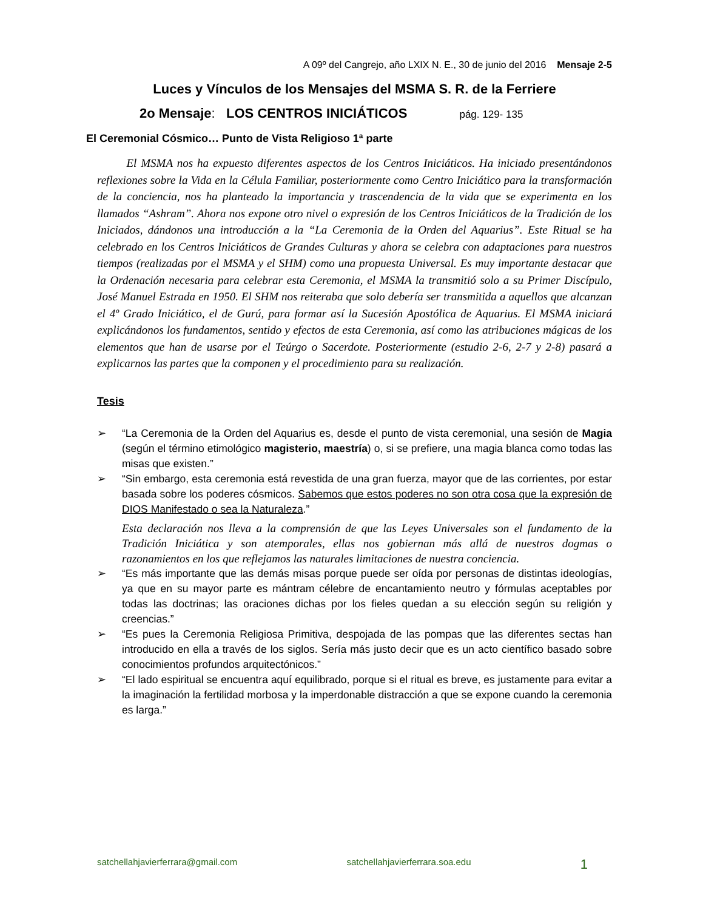A 09º del Cangrejo, año LXIX N. E., 30 de junio del 2016 Mensaje 2-5
Luces y Vínculos de los Mensajes del MSMA S. R. de la Ferriere
2o Mensaje: LOS CENTROS INICIÁTICOS pág. 129- 135
El Ceremonial Cósmico… Punto de Vista Religioso 1ª parte
El MSMA nos ha expuesto diferentes aspectos de los Centros Iniciáticos. Ha iniciado presentándonos reflexiones sobre la Vida en la Célula Familiar, posteriormente como Centro Iniciático para la transformación de la conciencia, nos ha planteado la importancia y trascendencia de la vida que se experimenta en los llamados “Ashram”. Ahora nos expone otro nivel o expresión de los Centros Iniciáticos de la Tradición de los Iniciados, dándonos una introducción a la “La Ceremonia de la Orden del Aquarius”. Este Ritual se ha celebrado en los Centros Iniciáticos de Grandes Culturas y ahora se celebra con adaptaciones para nuestros tiempos (realizadas por el MSMA y el SHM) como una propuesta Universal. Es muy importante destacar que la Ordenación necesaria para celebrar esta Ceremonia, el MSMA la transmitió solo a su Primer Discípulo, José Manuel Estrada en 1950. El SHM nos reiteraba que solo debería ser transmitida a aquellos que alcanzan el 4º Grado Iniciático, el de Gurú, para formar así la Sucesión Apostólica de Aquarius. El MSMA iniciará explicándonos los fundamentos, sentido y efectos de esta Ceremonia, así como las atribuciones mágicas de los elementos que han de usarse por el Teúrgo o Sacerdote. Posteriormente (estudio 2-6, 2-7 y 2-8) pasará a explicarnos las partes que la componen y el procedimiento para su realización.
Tesis
➢ “La Ceremonia de la Orden del Aquarius es, desde el punto de vista ceremonial, una sesión de Magia (según el término etimológico magisterio, maestría) o, si se prefiere, una magia blanca como todas las misas que existen.”
➢ “Sin embargo, esta ceremonia está revestida de una gran fuerza, mayor que de las corrientes, por estar basada sobre los poderes cósmicos. Sabemos que estos poderes no son otra cosa que la expresión de DIOS Manifestado o sea la Naturaleza.”
Esta declaración nos lleva a la comprensión de que las Leyes Universales son el fundamento de la Tradición Iniciática y son atemporales, ellas nos gobiernan más allá de nuestros dogmas o razonamientos en los que reflejamos las naturales limitaciones de nuestra conciencia.
➢ “Es más importante que las demás misas porque puede ser oída por personas de distintas ideologías, ya que en su mayor parte es mántram célebre de encantamiento neutro y fórmulas aceptables por todas las doctrinas; las oraciones dichas por los fieles quedan a su elección según su religión y creencias.”
➢ “Es pues la Ceremonia Religiosa Primitiva, despojada de las pompas que las diferentes sectas han introducido en ella a través de los siglos. Sería más justo decir que es un acto científico basado sobre conocimientos profundos arquitectónicos.”
➢ “El lado espiritual se encuentra aquí equilibrado, porque si el ritual es breve, es justamente para evitar a la imaginación la fertilidad morbosa y la imperdonable distracción a que se expone cuando la ceremonia es larga.”
satchellahjavierferrara@gmail.com satchellahjavierferrara.soa.edu 1